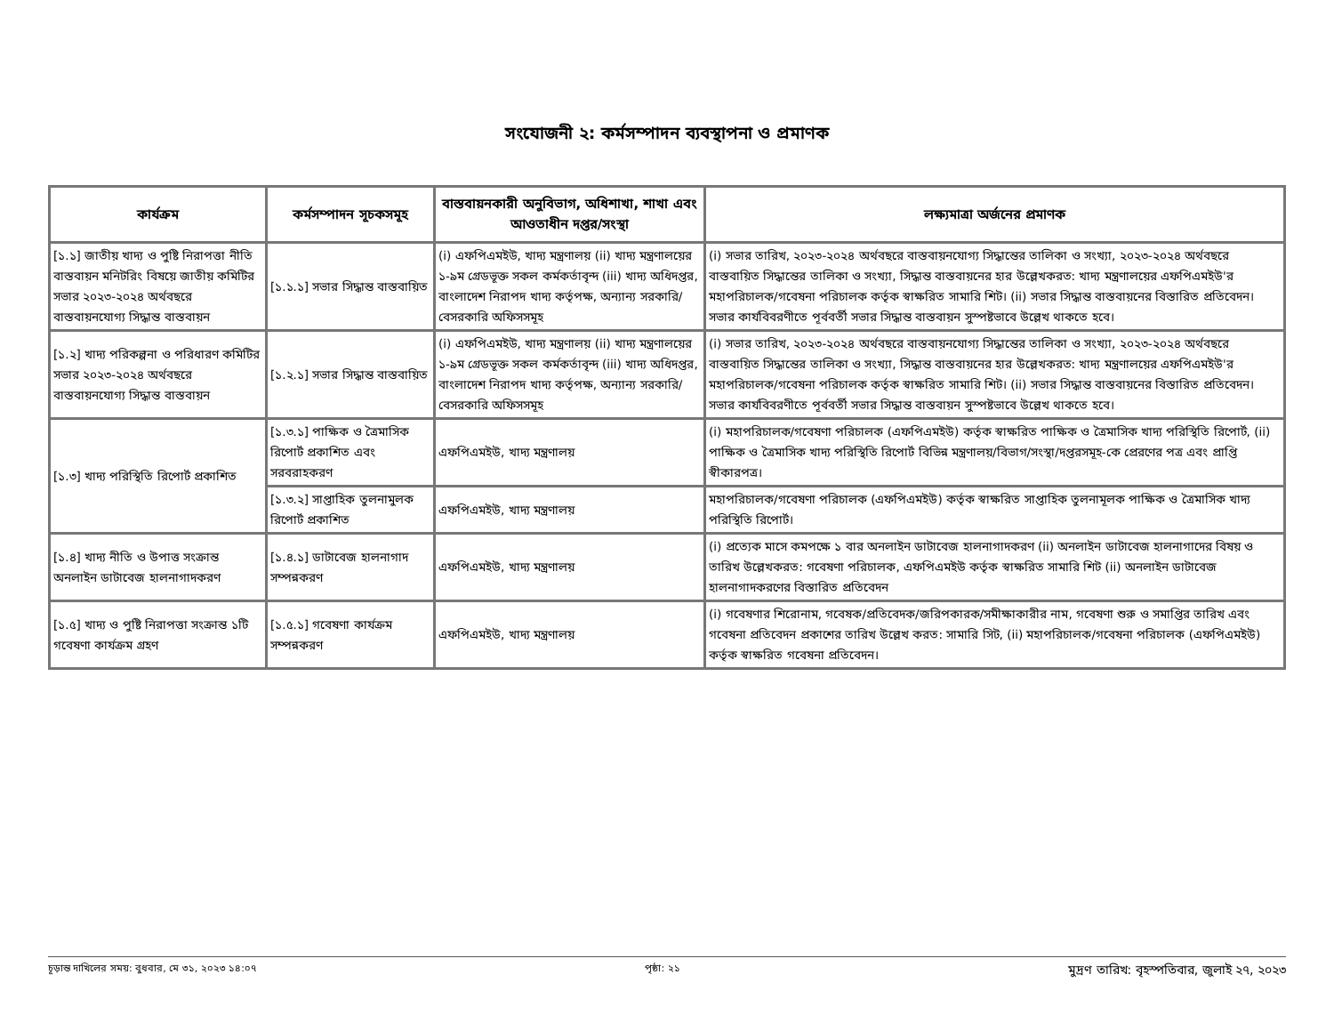সংযোজনী ২: কর্মসম্পাদন ব্যবস্থাপনা ও প্রমাণক
| কার্যক্রম | কর্মসম্পাদন সূচকসমূহ | বাস্তবায়নকারী অনুবিভাগ, অধিশাখা, শাখা এবং আওতাধীন দপ্তর/সংস্থা | লক্ষ্যমাত্রা অর্জনের প্রমাণক |
| --- | --- | --- | --- |
| [১.১] জাতীয় খাদ্য ও পুষ্টি নিরাপত্তা নীতি বাস্তবায়ন মনিটরিং বিষয়ে জাতীয় কমিটির সভার ২০২৩-২০২৪ অর্থবছরে বাস্তবায়নযোগ্য সিদ্ধান্ত বাস্তবায়ন | [১.১.১] সভার সিদ্ধান্ত বাস্তবায়িত | (i) এফপিএমইউ, খাদ্য মন্ত্রণালয় (ii) খাদ্য মন্ত্রণালয়ের ১-৯ম গ্রেডভূক্ত সকল কর্মকর্তাবৃন্দ (iii) খাদ্য অধিদপ্তর, বাংলাদেশ নিরাপদ খাদ্য কর্তৃপক্ষ, অন্যান্য সরকারি/বেসরকারি অফিসসমূহ | (i) সভার তারিখ, ২০২৩-২০২৪ অর্থবছরে বাস্তবায়নযোগ্য সিদ্ধান্তের তালিকা ও সংখ্যা, ২০২৩-২০২৪ অর্থবছরে বাস্তবায়িত সিদ্ধান্তের তালিকা ও সংখ্যা, সিদ্ধান্ত বাস্তবায়নের হার উল্লেখকরত: খাদ্য মন্ত্রণালয়ের এফপিএমইউ'র মহাপরিচালক/গবেষনা পরিচালক কর্তৃক স্বাক্ষরিত সামারি শিট। (ii) সভার সিদ্ধান্ত বাস্তবায়নের বিস্তারিত প্রতিবেদন। সভার কার্যবিবরণীতে পূর্ববর্তী সভার সিদ্ধান্ত বাস্তবায়ন সুস্পষ্টভাবে উল্লেখ থাকতে হবে। |
| [১.২] খাদ্য পরিকল্পনা ও পরিধারণ কমিটির সভার ২০২৩-২০২৪ অর্থবছরে বাস্তবায়নযোগ্য সিদ্ধান্ত বাস্তবায়ন | [১.২.১] সভার সিদ্ধান্ত বাস্তবায়িত | (i) এফপিএমইউ, খাদ্য মন্ত্রণালয় (ii) খাদ্য মন্ত্রণালয়ের ১-৯ম গ্রেডভূক্ত সকল কর্মকর্তাবৃন্দ (iii) খাদ্য অধিদপ্তর, বাংলাদেশ নিরাপদ খাদ্য কর্তৃপক্ষ, অন্যান্য সরকারি/বেসরকারি অফিসসমূহ | (i) সভার তারিখ, ২০২৩-২০২৪ অর্থবছরে বাস্তবায়নযোগ্য সিদ্ধান্তের তালিকা ও সংখ্যা, ২০২৩-২০২৪ অর্থবছরে বাস্তবায়িত সিদ্ধান্তের তালিকা ও সংখ্যা, সিদ্ধান্ত বাস্তবায়নের হার উল্লেখকরত: খাদ্য মন্ত্রণালয়ের এফপিএমইউ'র মহাপরিচালক/গবেষনা পরিচালক কর্তৃক স্বাক্ষরিত সামারি শিট। (ii) সভার সিদ্ধান্ত বাস্তবায়নের বিস্তারিত প্রতিবেদন। সভার কার্যবিবরণীতে পূর্ববর্তী সভার সিদ্ধান্ত বাস্তবায়ন সুস্পষ্টভাবে উল্লেখ থাকতে হবে। |
| [১.৩] খাদ্য পরিস্থিতি রিপোর্ট প্রকাশিত | [১.৩.১] পাক্ষিক ও ত্রৈমাসিক রিপোর্ট প্রকাশিত এবং সরবরাহকরণ | এফপিএমইউ, খাদ্য মন্ত্রণালয় | (i) মহাপরিচালক/গবেষণা পরিচালক (এফপিএমইউ) কর্তৃক স্বাক্ষরিত পাক্ষিক ও ত্রৈমাসিক খাদ্য পরিস্থিতি রিপোর্ট, (ii) পাক্ষিক ও ত্রৈমাসিক খাদ্য পরিস্থিতি রিপোর্ট বিভিন্ন মন্ত্রণালয়/বিভাগ/সংস্থা/দপ্তরসমূহ-কে প্রেরণের পত্র এবং প্রাপ্তি স্বীকারপত্র। |
| | [১.৩.২] সাপ্তাহিক তুলনামুলক রিপোর্ট প্রকাশিত | এফপিএমইউ, খাদ্য মন্ত্রণালয় | মহাপরিচালক/গবেষণা পরিচালক (এফপিএমইউ) কর্তৃক স্বাক্ষরিত সাপ্তাহিক তুলনামূলক পাক্ষিক ও ত্রৈমাসিক খাদ্য পরিস্থিতি রিপোর্ট। |
| [১.৪] খাদ্য নীতি ও উপাত্ত সংক্রান্ত অনলাইন ডাটাবেজ হালনাগাদকরণ | [১.৪.১] ডাটাবেজ হালনাগাদ সম্পন্নকরণ | এফপিএমইউ, খাদ্য মন্ত্রণালয় | (i) প্রত্যেক মাসে কমপক্ষে ১ বার অনলাইন ডাটাবেজ হালনাগাদকরণ (ii) অনলাইন ডাটাবেজ হালনাগাদের বিষয় ও তারিখ উল্লেখকরত: গবেষণা পরিচালক, এফপিএমইউ কর্তৃক স্বাক্ষরিত সামারি শিট (ii) অনলাইন ডাটাবেজ হালনাগাদকরণের বিস্তারিত প্রতিবেদন |
| [১.৫] খাদ্য ও পুষ্টি নিরাপত্তা সংক্রান্ত ১টি গবেষণা কার্যক্রম গ্রহণ | [১.৫.১] গবেষণা কার্যক্রম সম্পন্নকরণ | এফপিএমইউ, খাদ্য মন্ত্রণালয় | (i) গবেষণার শিরোনাম, গবেষক/প্রতিবেদক/জরিপকারক/সমীক্ষাকারীর নাম, গবেষণা শুরু ও সমাপ্তির তারিখ এবং গবেষনা প্রতিবেদন প্রকাশের তারিখ উল্লেখ করত: সামারি সিট, (ii) মহাপরিচালক/গবেষনা পরিচালক (এফপিএমইউ) কর্তৃক স্বাক্ষরিত গবেষনা প্রতিবেদন। |
চূড়ান্ত দাখিলের সময়: বুধবার, মে ৩১, ২০২৩ ১৪:০৭ পৃষ্ঠা: ২১ মুদ্রণ তারিখ: বৃহস্পতিবার, জুলাই ২৭, ২০২৩